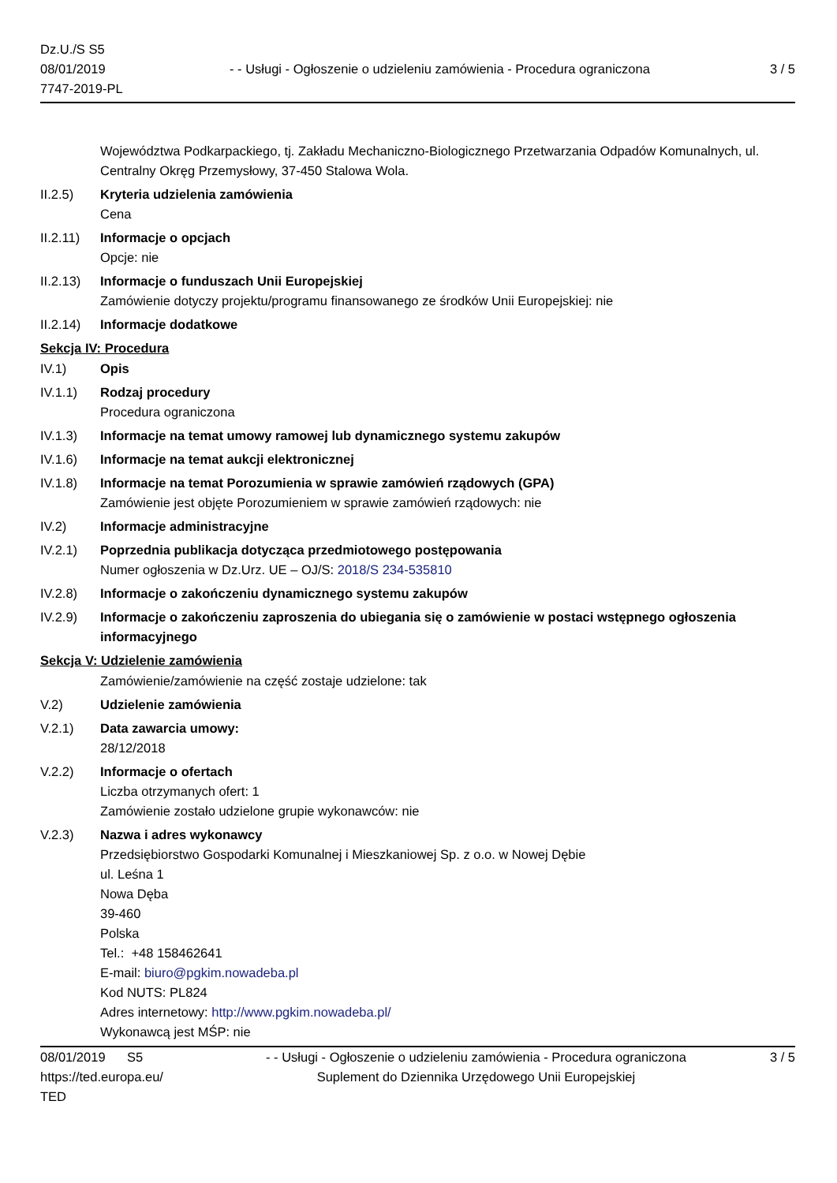Dz.U./S S5
08/01/2019
7747-2019-PL
- - Usługi - Ogłoszenie o udzieleniu zamówienia - Procedura ograniczona
3 / 5
Województwa Podkarpackiego, tj. Zakładu Mechaniczno-Biologicznego Przetwarzania Odpadów Komunalnych, ul. Centralny Okręg Przemysłowy, 37-450 Stalowa Wola.
II.2.5) Kryteria udzielenia zamówienia
Cena
II.2.11)
Informacje o opcjach
Opcje: nie
II.2.13)
Informacje o funduszach Unii Europejskiej
Zamówienie dotyczy projektu/programu finansowanego ze środków Unii Europejskiej: nie
II.2.14)
Informacje dodatkowe
Sekcja IV: Procedura
IV.1) Opis
IV.1.1) Rodzaj procedury
Procedura ograniczona
IV.1.3) Informacje na temat umowy ramowej lub dynamicznego systemu zakupów
IV.1.6) Informacje na temat aukcji elektronicznej
IV.1.8) Informacje na temat Porozumienia w sprawie zamówień rządowych (GPA)
Zamówienie jest objęte Porozumieniem w sprawie zamówień rządowych: nie
IV.2) Informacje administracyjne
IV.2.1) Poprzednia publikacja dotycząca przedmiotowego postępowania
Numer ogłoszenia w Dz.Urz. UE – OJ/S: 2018/S 234-535810
IV.2.8) Informacje o zakończeniu dynamicznego systemu zakupów
IV.2.9) Informacje o zakończeniu zaproszenia do ubiegania się o zamówienie w postaci wstępnego ogłoszenia informacyjnego
Sekcja V: Udzielenie zamówienia
Zamówienie/zamówienie na część zostaje udzielone: tak
V.2) Udzielenie zamówienia
V.2.1) Data zawarcia umowy:
28/12/2018
V.2.2) Informacje o ofertach
Liczba otrzymanych ofert: 1
Zamówienie zostało udzielone grupie wykonawców: nie
V.2.3) Nazwa i adres wykonawcy
Przedsiębiorstwo Gospodarki Komunalnej i Mieszkaniowej Sp. z o.o. w Nowej Dębie
ul. Leśna 1
Nowa Dęba
39-460
Polska
Tel.: +48 158462641
E-mail: biuro@pgkim.nowadeba.pl
Kod NUTS: PL824
Adres internetowy: http://www.pgkim.nowadeba.pl/
Wykonawcą jest MŚP: nie
08/01/2019 S5
https://ted.europa.eu/
TED
- - Usługi - Ogłoszenie o udzieleniu zamówienia - Procedura ograniczona
Suplement do Dziennika Urzędowego Unii Europejskiej
3 / 5